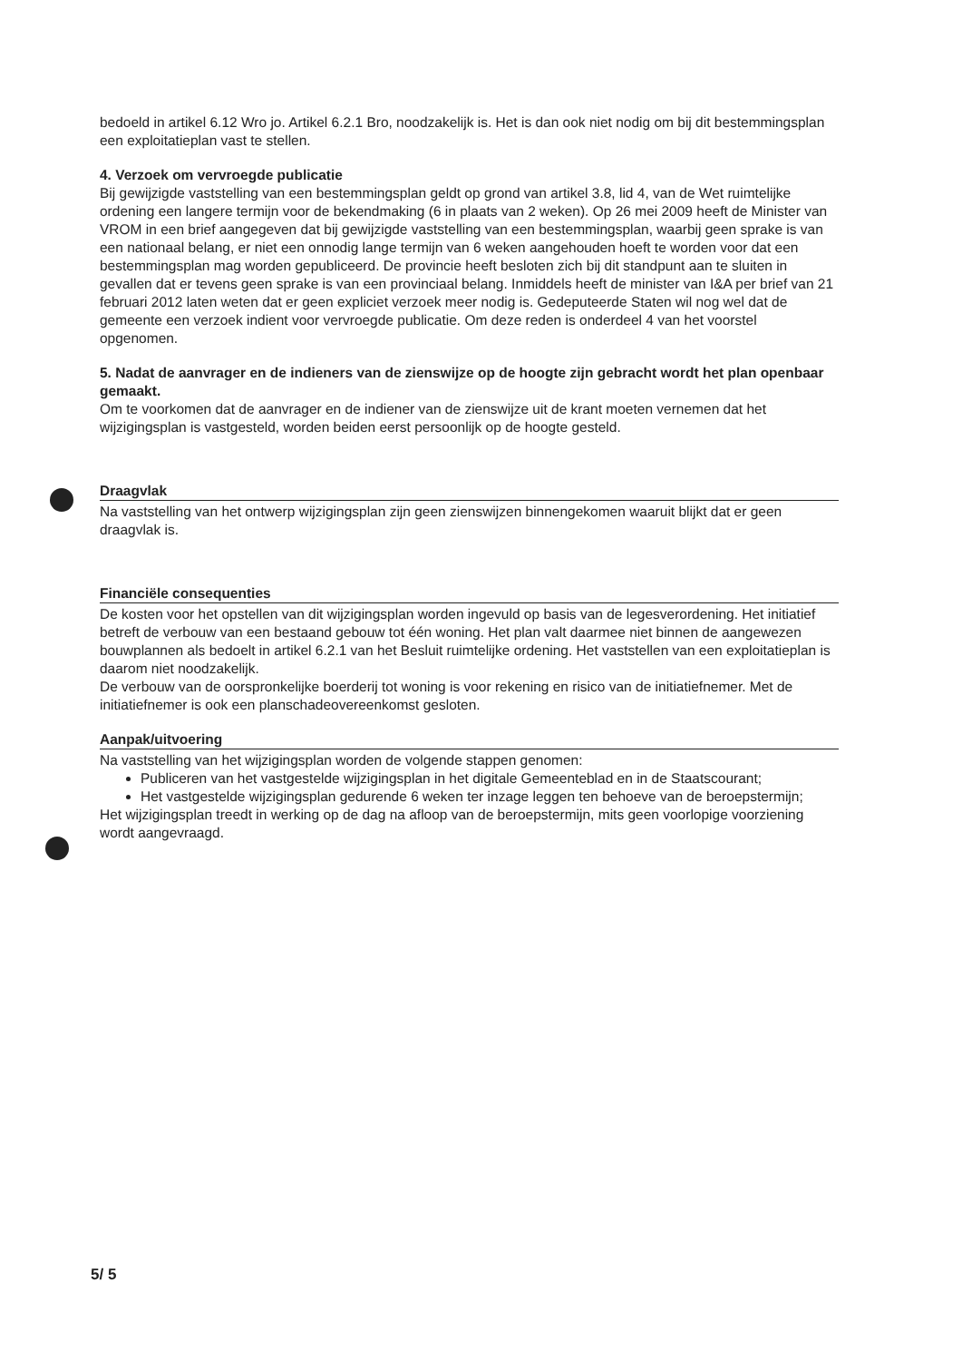bedoeld in artikel 6.12 Wro jo. Artikel 6.2.1 Bro, noodzakelijk is. Het is dan ook niet nodig om bij dit bestemmingsplan een exploitatieplan vast te stellen.
4. Verzoek om vervroegde publicatie
Bij gewijzigde vaststelling van een bestemmingsplan geldt op grond van artikel 3.8, lid 4, van de Wet ruimtelijke ordening een langere termijn voor de bekendmaking (6 in plaats van 2 weken). Op 26 mei 2009 heeft de Minister van VROM in een brief aangegeven dat bij gewijzigde vaststelling van een bestemmingsplan, waarbij geen sprake is van een nationaal belang, er niet een onnodig lange termijn van 6 weken aangehouden hoeft te worden voor dat een bestemmingsplan mag worden gepubliceerd. De provincie heeft besloten zich bij dit standpunt aan te sluiten in gevallen dat er tevens geen sprake is van een provinciaal belang. Inmiddels heeft de minister van I&A per brief van 21 februari 2012 laten weten dat er geen expliciet verzoek meer nodig is. Gedeputeerde Staten wil nog wel dat de gemeente een verzoek indient voor vervroegde publicatie. Om deze reden is onderdeel 4 van het voorstel opgenomen.
5. Nadat de aanvrager en de indieners van de zienswijze op de hoogte zijn gebracht wordt het plan openbaar gemaakt.
Om te voorkomen dat de aanvrager en de indiener van de zienswijze uit de krant moeten vernemen dat het wijzigingsplan is vastgesteld, worden beiden eerst persoonlijk op de hoogte gesteld.
Draagvlak
Na vaststelling van het ontwerp wijzigingsplan zijn geen zienswijzen binnengekomen waaruit blijkt dat er geen draagvlak is.
Financiële consequenties
De kosten voor het opstellen van dit wijzigingsplan worden ingevuld op basis van de legesverordening. Het initiatief betreft de verbouw van een bestaand gebouw tot één woning. Het plan valt daarmee niet binnen de aangewezen bouwplannen als bedoelt in artikel 6.2.1 van het Besluit ruimtelijke ordening. Het vaststellen van een exploitatieplan is daarom niet noodzakelijk.
De verbouw van de oorspronkelijke boerderij tot woning is voor rekening en risico van de initiatiefnemer. Met de initiatiefnemer is ook een planschadeovereenkomst gesloten.
Aanpak/uitvoering
Na vaststelling van het wijzigingsplan worden de volgende stappen genomen:
Publiceren van het vastgestelde wijzigingsplan in het digitale Gemeenteblad en in de Staatscourant;
Het vastgestelde wijzigingsplan gedurende 6 weken ter inzage leggen ten behoeve van de beroepstermijn;
Het wijzigingsplan treedt in werking op de dag na afloop van de beroepstermijn, mits geen voorlopige voorziening wordt aangevraagd.
5/ 5